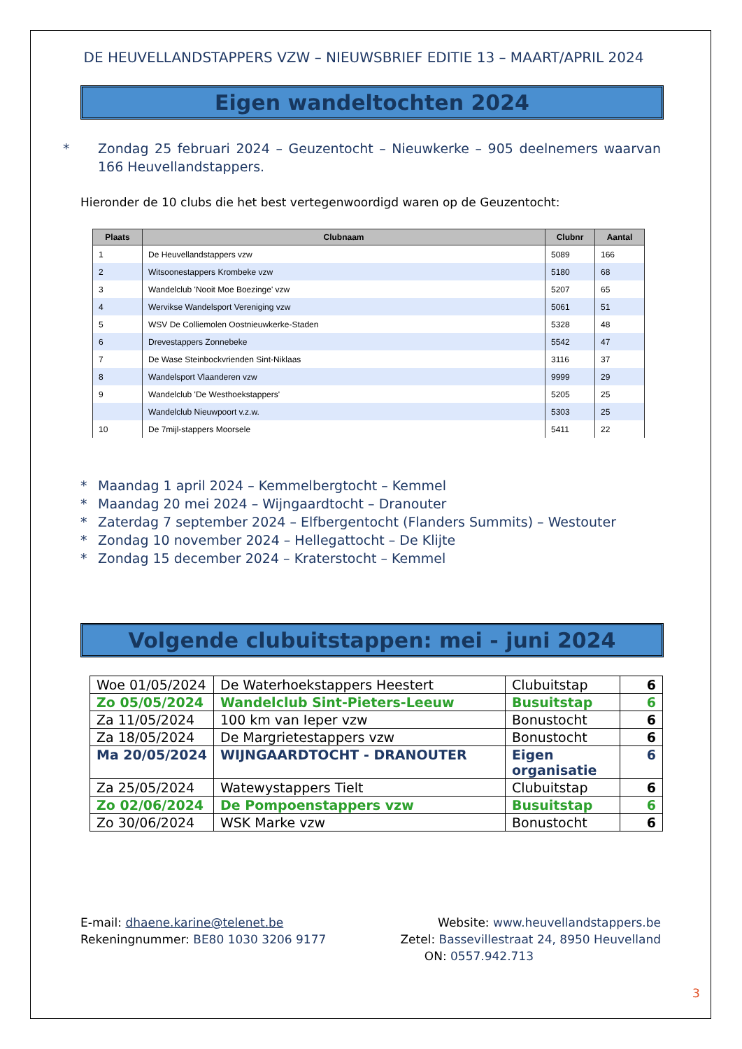DE HEUVELLANDSTAPPERS VZW – NIEUWSBRIEF EDITIE 13 – MAART/APRIL 2024
Eigen wandeltochten 2024
* Zondag 25 februari 2024 – Geuzentocht – Nieuwkerke – 905 deelnemers waarvan 166 Heuvellandstappers.
Hieronder de 10 clubs die het best vertegenwoordigd waren op de Geuzentocht:
| Plaats | Clubnaam | Clubnr | Aantal |
| --- | --- | --- | --- |
| 1 | De Heuvellandstappers vzw | 5089 | 166 |
| 2 | Witsoonestappers Krombeke vzw | 5180 | 68 |
| 3 | Wandelclub 'Nooit Moe Boezinge' vzw | 5207 | 65 |
| 4 | Wervikse Wandelsport Vereniging vzw | 5061 | 51 |
| 5 | WSV De Colliemolen Oostnieuwkerke-Staden | 5328 | 48 |
| 6 | Drevestappers Zonnebeke | 5542 | 47 |
| 7 | De Wase Steinbockvrienden Sint-Niklaas | 3116 | 37 |
| 8 | Wandelsport Vlaanderen vzw | 9999 | 29 |
| 9 | Wandelclub 'De Westhoekstappers' | 5205 | 25 |
| | Wandelclub Nieuwpoort v.z.w. | 5303 | 25 |
| 10 | De 7mijl-stappers Moorsele | 5411 | 22 |
* Maandag 1 april 2024 – Kemmelbergtocht – Kemmel
* Maandag 20 mei 2024 – Wijngaardtocht – Dranouter
* Zaterdag 7 september 2024 – Elfbergentocht (Flanders Summits) – Westouter
* Zondag 10 november 2024 – Hellegattocht – De Klijte
* Zondag 15 december 2024 – Kraterstocht – Kemmel
Volgende clubuitstappen: mei - juni 2024
| Woe 01/05/2024 | De Waterhoekstappers Heestert | Clubuitstap | 6 |
| Zo 05/05/2024 | Wandelclub Sint-Pieters-Leeuw | Busuitstap | 6 |
| Za 11/05/2024 | 100 km van Ieper vzw | Bonustocht | 6 |
| Za 18/05/2024 | De Margrietestappers vzw | Bonustocht | 6 |
| Ma 20/05/2024 | WIJNGAARDTOCHT - DRANOUTER | Eigen organisatie | 6 |
| Za 25/05/2024 | Watewystappers Tielt | Clubuitstap | 6 |
| Zo 02/06/2024 | De Pompoenstappers vzw | Busuitstap | 6 |
| Zo 30/06/2024 | WSK Marke vzw | Bonustocht | 6 |
E-mail: dhaene.karine@telenet.be
Rekeningnummer: BE80 1030 3206 9177
Website: www.heuvellandstappers.be
Zetel: Bassevillestraat 24, 8950 Heuvelland
ON: 0557.942.713
3